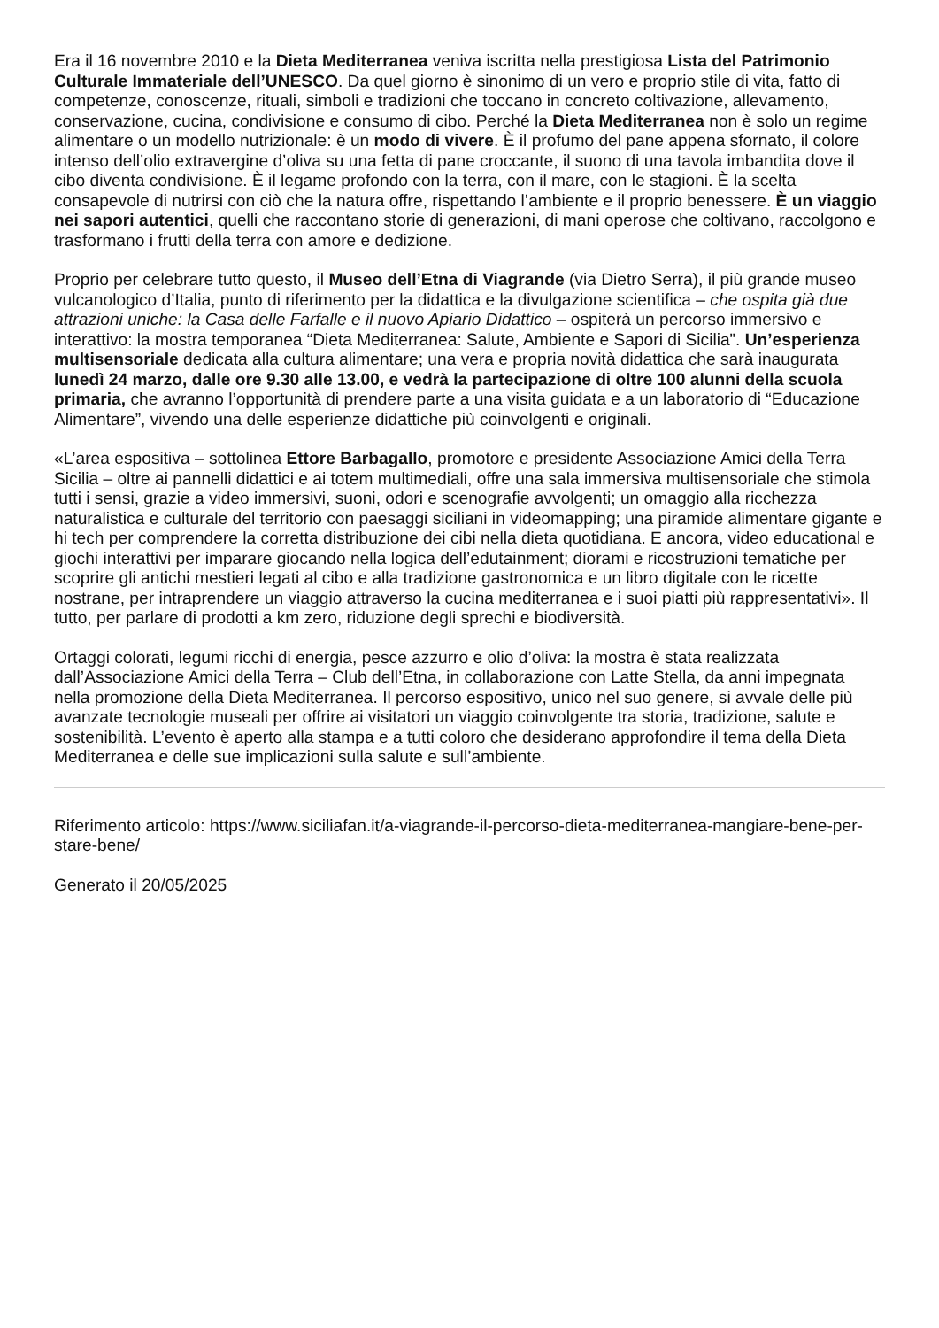Era il 16 novembre 2010 e la Dieta Mediterranea veniva iscritta nella prestigiosa Lista del Patrimonio Culturale Immateriale dell’UNESCO. Da quel giorno è sinonimo di un vero e proprio stile di vita, fatto di competenze, conoscenze, rituali, simboli e tradizioni che toccano in concreto coltivazione, allevamento, conservazione, cucina, condivisione e consumo di cibo. Perché la Dieta Mediterranea non è solo un regime alimentare o un modello nutrizionale: è un modo di vivere. È il profumo del pane appena sfornato, il colore intenso dell’olio extravergine d’oliva su una fetta di pane croccante, il suono di una tavola imbandita dove il cibo diventa condivisione. È il legame profondo con la terra, con il mare, con le stagioni. È la scelta consapevole di nutrirsi con ciò che la natura offre, rispettando l’ambiente e il proprio benessere. È un viaggio nei sapori autentici, quelli che raccontano storie di generazioni, di mani operose che coltivano, raccolgono e trasformano i frutti della terra con amore e dedizione.
Proprio per celebrare tutto questo, il Museo dell’Etna di Viagrande (via Dietro Serra), il più grande museo vulcanologico d’Italia, punto di riferimento per la didattica e la divulgazione scientifica – che ospita già due attrazioni uniche: la Casa delle Farfalle e il nuovo Apiario Didattico – ospiterà un percorso immersivo e interattivo: la mostra temporanea “Dieta Mediterranea: Salute, Ambiente e Sapori di Sicilia”. Un’esperienza multisensoriale dedicata alla cultura alimentare; una vera e propria novità didattica che sarà inaugurata lunedì 24 marzo, dalle ore 9.30 alle 13.00, e vedrà la partecipazione di oltre 100 alunni della scuola primaria, che avranno l’opportunità di prendere parte a una visita guidata e a un laboratorio di “Educazione Alimentare”, vivendo una delle esperienze didattiche più coinvolgenti e originali.
«L’area espositiva – sottolinea Ettore Barbagallo, promotore e presidente Associazione Amici della Terra Sicilia – oltre ai pannelli didattici e ai totem multimediali, offre una sala immersiva multisensoriale che stimola tutti i sensi, grazie a video immersivi, suoni, odori e scenografie avvolgenti; un omaggio alla ricchezza naturalistica e culturale del territorio con paesaggi siciliani in videomapping; una piramide alimentare gigante e hi tech per comprendere la corretta distribuzione dei cibi nella dieta quotidiana. E ancora, video educational e giochi interattivi per imparare giocando nella logica dell’edutainment; diorami e ricostruzioni tematiche per scoprire gli antichi mestieri legati al cibo e alla tradizione gastronomica e un libro digitale con le ricette nostrane, per intraprendere un viaggio attraverso la cucina mediterranea e i suoi piatti più rappresentativi». Il tutto, per parlare di prodotti a km zero, riduzione degli sprechi e biodiversità.
Ortaggi colorati, legumi ricchi di energia, pesce azzurro e olio d’oliva: la mostra è stata realizzata dall’Associazione Amici della Terra – Club dell’Etna, in collaborazione con Latte Stella, da anni impegnata nella promozione della Dieta Mediterranea. Il percorso espositivo, unico nel suo genere, si avvale delle più avanzate tecnologie museali per offrire ai visitatori un viaggio coinvolgente tra storia, tradizione, salute e sostenibilità. L’evento è aperto alla stampa e a tutti coloro che desiderano approfondire il tema della Dieta Mediterranea e delle sue implicazioni sulla salute e sull’ambiente.
Riferimento articolo: https://www.siciliafan.it/a-viagrande-il-percorso-dieta-mediterranea-mangiare-bene-per-stare-bene/
Generato il 20/05/2025